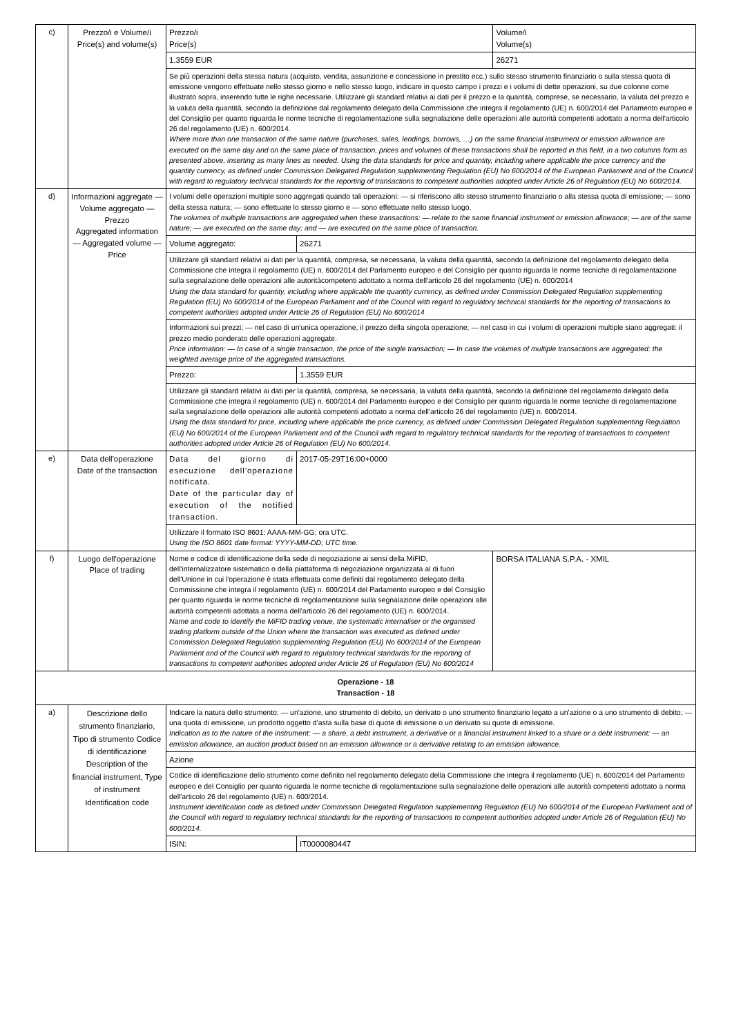| c) | Prezzo/i e Volume/i Price(s) and volume(s) | Prezzo/i Price(s) | | Volume/i Volume(s) |
| | | 1.3559 EUR | | 26271 |
| | | Se più operazioni della stessa natura (acquisto, vendita, assunzione e concessione in prestito ecc.) sullo stesso strumento finanziario o sulla stessa quota di emissione vengono effettuate nello stesso giorno e nello stesso luogo, indicare in questo campo i prezzi e i volumi di dette operazioni, su due colonne come illustrato sopra, inserendo tutte le righe necessarie. Utilizzare gli standard relativi ai dati per il prezzo e la quantità, comprese, se necessario, la valuta del prezzo e la valuta della quantità, secondo la definizione dal regolamento delegato della Commissione che integra il regolamento (UE) n. 600/2014 del Parlamento europeo e del Consiglio per quanto riguarda le norme tecniche di regolamentazione sulla segnalazione delle operazioni alle autorità competenti adottato a norma dell'articolo 26 del regolamento (UE) n. 600/2014. Where more than one transaction of the same nature (purchases, sales, lendings, borrows, …) on the same financial instrument or emission allowance are executed on the same day and on the same place of transaction, prices and volumes of these transactions shall be reported in this field, in a two columns form as presented above, inserting as many lines as needed. Using the data standards for price and quantity, including where applicable the price currency and the quantity currency, as defined under Commission Delegated Regulation supplementing Regulation (EU) No 600/2014 of the European Parliament and of the Council with regard to regulatory technical standards for the reporting of transactions to competent authorities adopted under Article 26 of Regulation (EU) No 600/2014. | | |
| d) | Informazioni aggregate — Volume aggregato — Prezzo Aggregated information — Aggregated volume — Price | I volumi delle operazioni multiple sono aggregati quando tali operazioni: — si riferiscono allo stesso strumento finanziario o alla stessa quota di emissione; — sono della stessa natura; — sono effettuate lo stesso giorno e — sono effettuate nello stesso luogo. The volumes of multiple transactions are aggregated when these transactions: — relate to the same financial instrument or emission allowance; — are of the same nature; — are executed on the same day; and — are executed on the same place of transaction. | | |
| | | Volume aggregato: | 26271 | |
| | | Utilizzare gli standard relativi ai dati per la quantità, compresa, se necessaria, la valuta della quantità, secondo la definizione del regolamento delegato della Commissione che integra il regolamento (UE) n. 600/2014 del Parlamento europeo e del Consiglio per quanto riguarda le norme tecniche di regolamentazione sulla segnalazione delle operazioni alle autoritàcompetenti adottato a norma dell'articolo 26 del regolamento (UE) n. 600/2014 Using the data standard for quantity, including where applicable the quantity currency, as defined under Commission Delegated Regulation supplementing Regulation (EU) No 600/2014 of the European Parliament and of the Council with regard to regulatory technical standards for the reporting of transactions to competent authorities adopted under Article 26 of Regulation (EU) No 600/2014 | | |
| | | Informazioni sui prezzi: — nel caso di un'unica operazione, il prezzo della singola operazione; — nel caso in cui i volumi di operazioni multiple siano aggregati: il prezzo medio ponderato delle operazioni aggregate. Price information: — In case of a single transaction, the price of the single transaction; — In case the volumes of multiple transactions are aggregated: the weighted average price of the aggregated transactions. | | |
| | | Prezzo: | 1.3559 EUR | |
| | | Utilizzare gli standard relativi ai dati per la quantità, compresa, se necessaria, la valuta della quantità, secondo la definizione del regolamento delegato della Commissione che integra il regolamento (UE) n. 600/2014 del Parlamento europeo e del Consiglio per quanto riguarda le norme tecniche di regolamentazione sulla segnalazione delle operazioni alle autorità competenti adottato a norma dell'articolo 26 del regolamento (UE) n. 600/2014. Using the data standard for price, including where applicable the price currency, as defined under Commission Delegated Regulation supplementing Regulation (EU) No 600/2014 of the European Parliament and of the Council with regard to regulatory technical standards for the reporting of transactions to competent authorities adopted under Article 26 of Regulation (EU) No 600/2014. | | |
| e) | Data dell'operazione Date of the transaction | Data del giorno di esecuzione dell'operazione notificata. Date of the particular day of execution of the notified transaction. | 2017-05-29T16:00+0000 | |
| | | Utilizzare il formato ISO 8601: AAAA-MM-GG; ora UTC. Using the ISO 8601 date format: YYYY-MM-DD; UTC time. | | |
| f) | Luogo dell'operazione Place of trading | Nome e codice di identificazione della sede di negoziazione ai sensi della MiFID, dell'internalizzatore sistematico o della piattaforma di negoziazione organizzata al di fuori dell'Unione in cui l'operazione è stata effettuata come definiti dal regolamento delegato della Commissione che integra il regolamento (UE) n. 600/2014 del Parlamento europeo e del Consiglio per quanto riguarda le norme tecniche di regolamentazione sulla segnalazione delle operazioni alle autorità competenti adottata a norma dell'articolo 26 del regolamento (UE) n. 600/2014. Name and code to identify the MiFID trading venue, the systematic internaliser or the organised trading platform outside of the Union where the transaction was executed as defined under Commission Delegated Regulation supplementing Regulation (EU) No 600/2014 of the European Parliament and of the Council with regard to regulatory technical standards for the reporting of transactions to competent authorities adopted under Article 26 of Regulation (EU) No 600/2014 | | BORSA ITALIANA S.P.A. - XMIL |
| Operazione - 18 Transaction - 18 | | | | |
| a) | Descrizione dello strumento finanziario, Tipo di strumento Codice di identificazione Description of the financial instrument, Type of instrument Identification code | Indicare la natura dello strumento: — un'azione, uno strumento di debito, un derivato o uno strumento finanziario legato a un'azione o a uno strumento di debito; — una quota di emissione, un prodotto oggetto d'asta sulla base di quote di emissione o un derivato su quote di emissione. Indication as to the nature of the instrument: — a share, a debt instrument, a derivative or a financial instrument linked to a share or a debt instrument; — an emission allowance, an auction product based on an emission allowance or a derivative relating to an emission allowance. | | |
| | | Azione | | |
| | | Codice di identificazione dello strumento come definito nel regolamento delegato della Commissione che integra il regolamento (UE) n. 600/2014 del Parlamento europeo e del Consiglio per quanto riguarda le norme tecniche di regolamentazione sulla segnalazione delle operazioni alle autorità competenti adottato a norma dell'articolo 26 del regolamento (UE) n. 600/2014. Instrument identification code as defined under Commission Delegated Regulation supplementing Regulation (EU) No 600/2014 of the European Parliament and of the Council with regard to regulatory technical standards for the reporting of transactions to competent authorities adopted under Article 26 of Regulation (EU) No 600/2014. | | |
| | | ISIN: | IT0000080447 | |